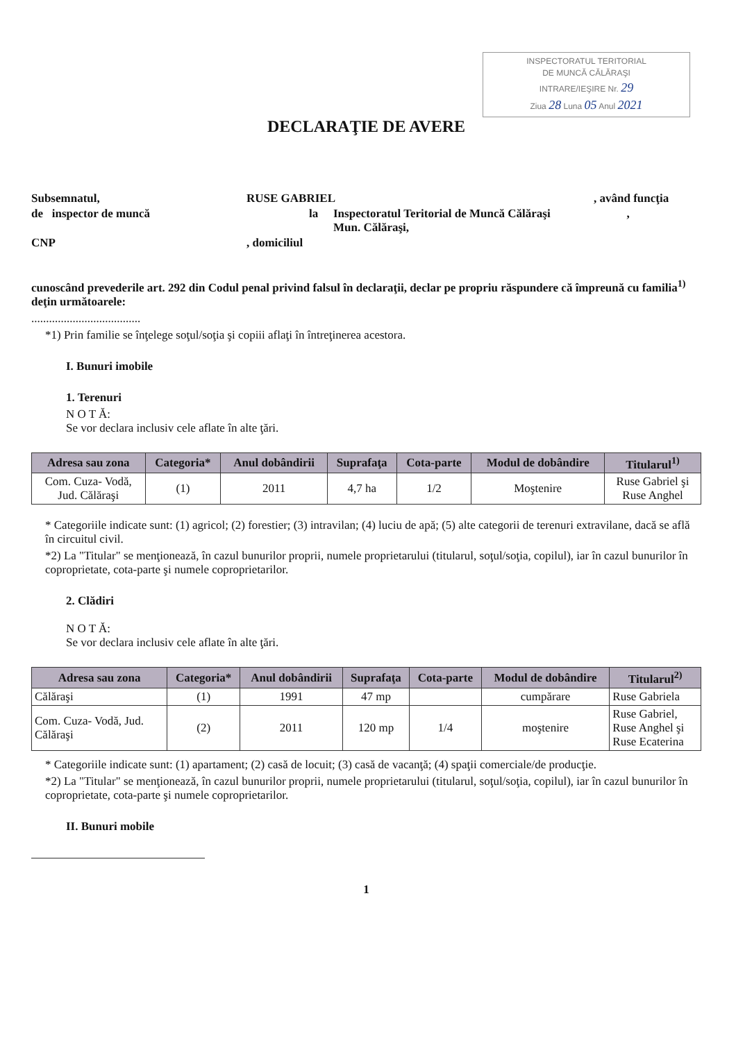INSPECTORATUL TERITORIAL
DE MUNCĂ CĂLĂRAŞI
INTRARE/IEŞIRE Nr. 29
Ziua 28 Luna 05 Anul 2021
DECLARAŢIE DE AVERE
Subsemnatul, RUSE GABRIEL, având funcţia
de inspector de muncă la Inspectoratul Teritorial de Muncă Călăraşi
Mun. Călăraşi,,
CNP, domiciliul
cunoscând prevederile art. 292 din Codul penal privind falsul în declaraţii, declar pe propriu răspundere că împreună cu familia<sup>1)</sup> deţin următoarele:
.....................................
*1) Prin familie se înţelege soţul/soţia şi copiii aflaţi în întreţinerea acestora.
I. Bunuri imobile
1. Terenuri
N O T Ă:
Se vor declara inclusiv cele aflate în alte ţări.
| Adresa sau zona | Categoria* | Anul dobândirii | Suprafaţa | Cota-parte | Modul de dobândire | Titularul<sup>1)</sup> |
| --- | --- | --- | --- | --- | --- | --- |
| Com. Cuza- Vodă, Jud. Călăraşi | (1) | 2011 | 4,7 ha | 1/2 | Moştenire | Ruse Gabriel şi Ruse Anghel |
* Categoriile indicate sunt: (1) agricol; (2) forestier; (3) intravilan; (4) luciu de apă; (5) alte categorii de terenuri extravilane, dacă se află în circuitul civil.
*2) La "Titular" se menţionează, în cazul bunurilor proprii, numele proprietarului (titularul, soţul/soţia, copilul), iar în cazul bunurilor în coproprietate, cota-parte şi numele coproprietarilor.
2. Clădiri
N O T Ă:
Se vor declara inclusiv cele aflate în alte ţări.
| Adresa sau zona | Categoria* | Anul dobândirii | Suprafaţa | Cota-parte | Modul de dobândire | Titularul<sup>2)</sup> |
| --- | --- | --- | --- | --- | --- | --- |
| Călăraşi | (1) | 1991 | 47 mp | | cumpărare | Ruse Gabriela |
| Com. Cuza- Vodă, Jud. Călăraşi | (2) | 2011 | 120 mp | 1/4 | moştenire | Ruse Gabriel, Ruse Anghel şi Ruse Ecaterina |
* Categoriile indicate sunt: (1) apartament; (2) casă de locuit; (3) casă de vacanţă; (4) spaţii comerciale/de producţie.
*2) La "Titular" se menţionează, în cazul bunurilor proprii, numele proprietarului (titularul, soţul/soţia, copilul), iar în cazul bunurilor în coproprietate, cota-parte şi numele coproprietarilor.
II. Bunuri mobile
1